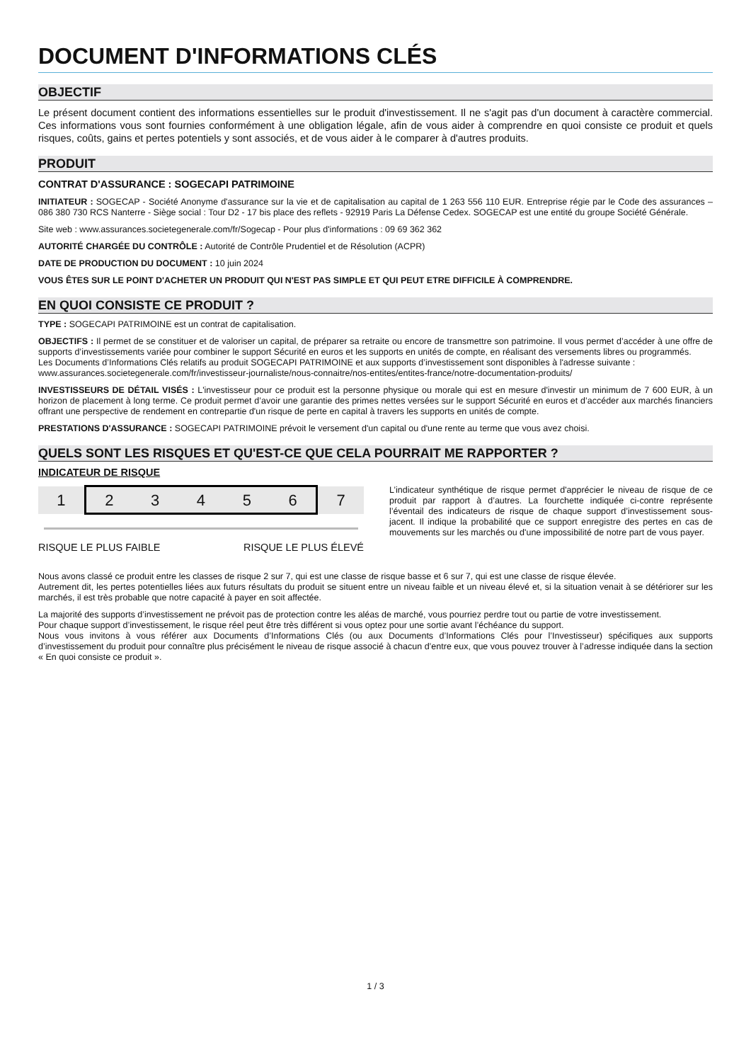DOCUMENT D'INFORMATIONS CLÉS
OBJECTIF
Le présent document contient des informations essentielles sur le produit d'investissement. Il ne s'agit pas d'un document à caractère commercial. Ces informations vous sont fournies conformément à une obligation légale, afin de vous aider à comprendre en quoi consiste ce produit et quels risques, coûts, gains et pertes potentiels y sont associés, et de vous aider à le comparer à d'autres produits.
PRODUIT
CONTRAT D'ASSURANCE : SOGECAPI PATRIMOINE
INITIATEUR : SOGECAP - Société Anonyme d'assurance sur la vie et de capitalisation au capital de 1 263 556 110 EUR. Entreprise régie par le Code des assurances – 086 380 730 RCS Nanterre - Siège social : Tour D2 - 17 bis place des reflets - 92919 Paris La Défense Cedex. SOGECAP est une entité du groupe Société Générale.
Site web : www.assurances.societegenerale.com/fr/Sogecap - Pour plus d'informations : 09 69 362 362
AUTORITÉ CHARGÉE DU CONTRÔLE : Autorité de Contrôle Prudentiel et de Résolution (ACPR)
DATE DE PRODUCTION DU DOCUMENT : 10 juin 2024
VOUS ÊTES SUR LE POINT D'ACHETER UN PRODUIT QUI N'EST PAS SIMPLE ET QUI PEUT ETRE DIFFICILE À COMPRENDRE.
EN QUOI CONSISTE CE PRODUIT ?
TYPE : SOGECAPI PATRIMOINE est un contrat de capitalisation.
OBJECTIFS : Il permet de se constituer et de valoriser un capital, de préparer sa retraite ou encore de transmettre son patrimoine. Il vous permet d’accéder à une offre de supports d’investissements variée pour combiner le support Sécurité en euros et les supports en unités de compte, en réalisant des versements libres ou programmés.
Les Documents d’Informations Clés relatifs au produit SOGECAPI PATRIMOINE et aux supports d’investissement sont disponibles à l'adresse suivante :
www.assurances.societegenerale.com/fr/investisseur-journaliste/nous-connaitre/nos-entites/entites-france/notre-documentation-produits/
INVESTISSEURS DE DÉTAIL VISÉS : L'investisseur pour ce produit est la personne physique ou morale qui est en mesure d'investir un minimum de 7 600 EUR, à un horizon de placement à long terme. Ce produit permet d’avoir une garantie des primes nettes versées sur le support Sécurité en euros et d’accéder aux marchés financiers offrant une perspective de rendement en contrepartie d'un risque de perte en capital à travers les supports en unités de compte.
PRESTATIONS D'ASSURANCE : SOGECAPI PATRIMOINE prévoit le versement d'un capital ou d'une rente au terme que vous avez choisi.
QUELS SONT LES RISQUES ET QU'EST-CE QUE CELA POURRAIT ME RAPPORTER ?
INDICATEUR DE RISQUE
| 1 | 2 | 3 | 4 | 5 | 6 | 7 |
RISQUE LE PLUS FAIBLE RISQUE LE PLUS ÉLEVÉ
L’indicateur synthétique de risque permet d'apprécier le niveau de risque de ce produit par rapport à d’autres. La fourchette indiquée ci-contre représente l’éventail des indicateurs de risque de chaque support d’investissement sous-jacent. Il indique la probabilité que ce support enregistre des pertes en cas de mouvements sur les marchés ou d'une impossibilité de notre part de vous payer.
Nous avons classé ce produit entre les classes de risque 2 sur 7, qui est une classe de risque basse et 6 sur 7, qui est une classe de risque élevée.
Autrement dit, les pertes potentielles liées aux futurs résultats du produit se situent entre un niveau faible et un niveau élevé et, si la situation venait à se détériorer sur les marchés, il est très probable que notre capacité à payer en soit affectée.
La majorité des supports d’investissement ne prévoit pas de protection contre les aléas de marché, vous pourriez perdre tout ou partie de votre investissement.
Pour chaque support d’investissement, le risque réel peut être très différent si vous optez pour une sortie avant l’échéance du support.
Nous vous invitons à vous référer aux Documents d’Informations Clés (ou aux Documents d’Informations Clés pour l’Investisseur) spécifiques aux supports d’investissement du produit pour connaître plus précisément le niveau de risque associé à chacun d’entre eux, que vous pouvez trouver à l’adresse indiquée dans la section « En quoi consiste ce produit ».
1 / 3